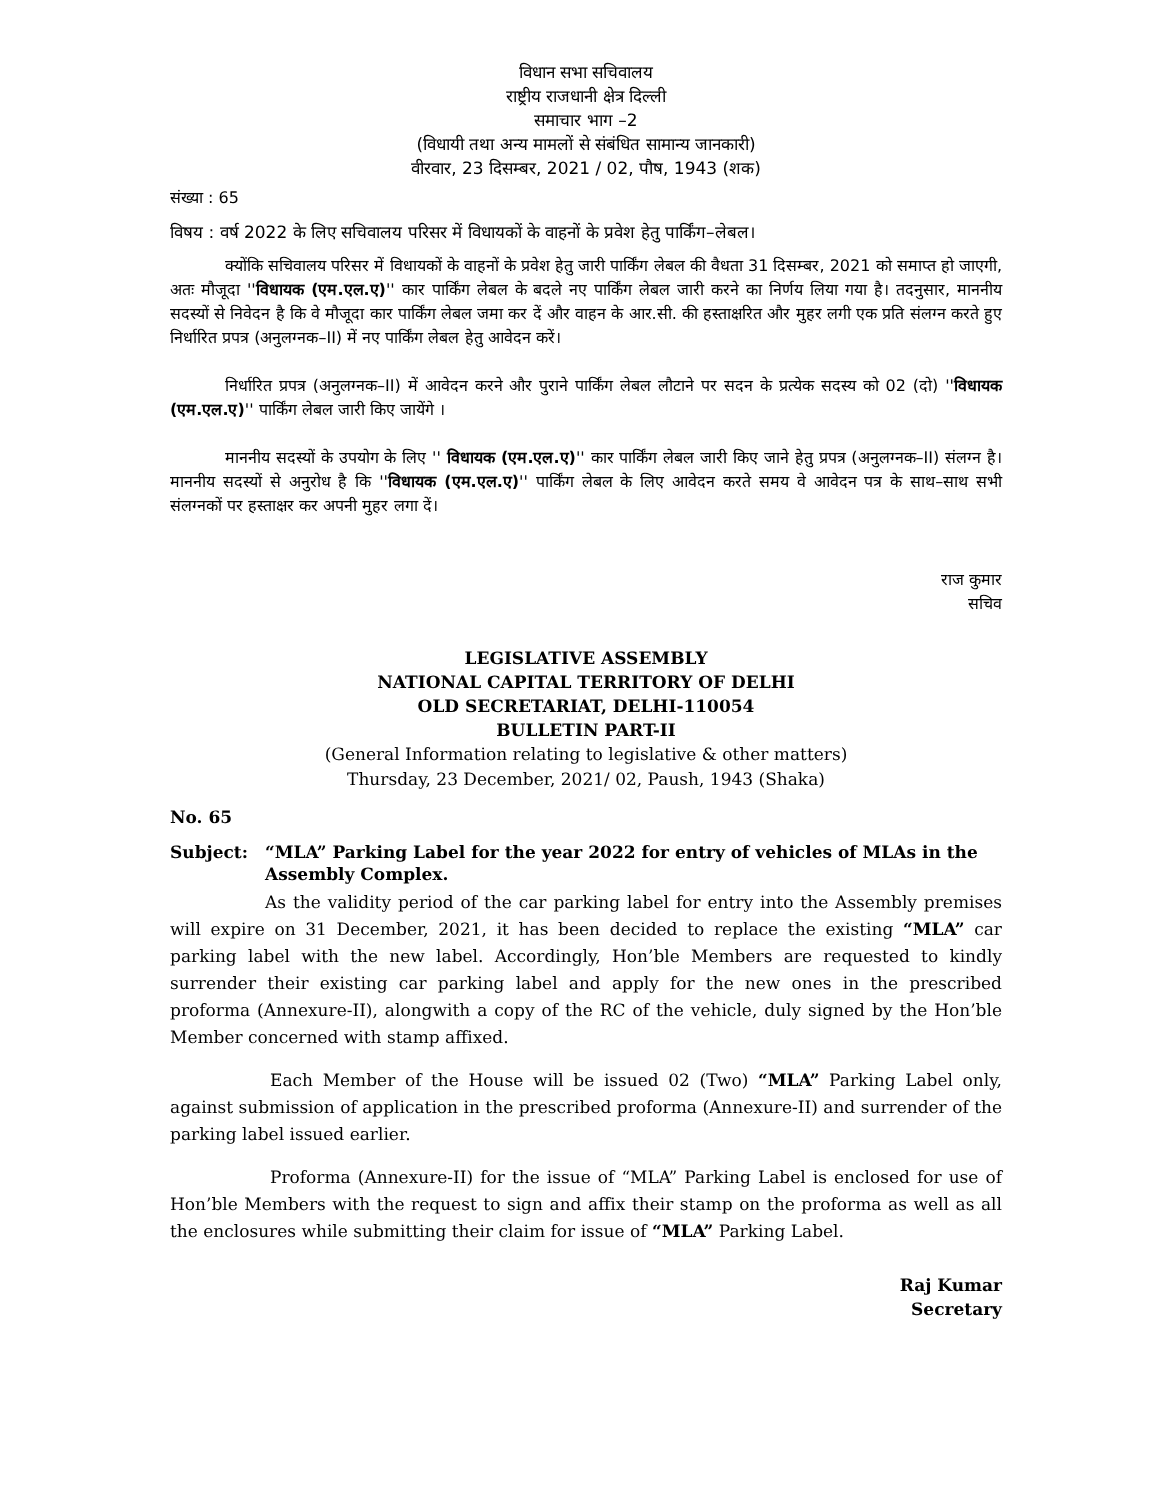विधान सभा सचिवालय
राष्ट्रीय राजधानी क्षेत्र दिल्ली
समाचार भाग –2
(विधायी तथा अन्य मामलों से संबंधित सामान्य जानकारी)
वीरवार, 23 दिसम्बर, 2021 / 02, पौष, 1943 (शक)
संख्या : 65
विषय : वर्ष 2022 के लिए सचिवालय परिसर में विधायकों के वाहनों के प्रवेश हेतु पार्किंग–लेबल।
क्योंकि सचिवालय परिसर में विधायकों के वाहनों के प्रवेश हेतु जारी पार्किंग लेबल की वैधता 31 दिसम्बर, 2021 को समाप्त हो जाएगी, अतः मौजूदा ''विधायक (एम.एल.ए)'' कार पार्किंग लेबल के बदले नए पार्किंग लेबल जारी करने का निर्णय लिया गया है। तदनुसार, माननीय सदस्यों से निवेदन है कि वे मौजूदा कार पार्किंग लेबल जमा कर दें और वाहन के आर.सी. की हस्ताक्षरित और मुहर लगी एक प्रति संलग्न करते हुए निर्धारित प्रपत्र (अनुलग्नक–II) में नए पार्किंग लेबल हेतु आवेदन करें।
निर्धारित प्रपत्र (अनुलग्नक–II) में आवेदन करने और पुराने पार्किंग लेबल लौटाने पर सदन के प्रत्येक सदस्य को 02 (दो) ''विधायक (एम.एल.ए)'' पार्किंग लेबल जारी किए जायेंगे ।
माननीय सदस्यों के उपयोग के लिए '' विधायक (एम.एल.ए)'' कार पार्किंग लेबल जारी किए जाने हेतु प्रपत्र (अनुलग्नक–II) संलग्न है। माननीय सदस्यों से अनुरोध है कि ''विधायक (एम.एल.ए)'' पार्किंग लेबल के लिए आवेदन करते समय वे आवेदन पत्र के साथ–साथ सभी संलग्नकों पर हस्ताक्षर कर अपनी मुहर लगा दें।
राज कुमार
सचिव
LEGISLATIVE ASSEMBLY
NATIONAL CAPITAL TERRITORY OF DELHI
OLD SECRETARIAT, DELHI-110054
BULLETIN PART-II
(General Information relating to legislative & other matters)
Thursday, 23 December, 2021/ 02, Paush, 1943 (Shaka)
No. 65
Subject: “MLA” Parking Label for the year 2022 for entry of vehicles of MLAs in the Assembly Complex.
As the validity period of the car parking label for entry into the Assembly premises will expire on 31 December, 2021, it has been decided to replace the existing “MLA” car parking label with the new label. Accordingly, Hon’ble Members are requested to kindly surrender their existing car parking label and apply for the new ones in the prescribed proforma (Annexure-II), alongwith a copy of the RC of the vehicle, duly signed by the Hon’ble Member concerned with stamp affixed.
Each Member of the House will be issued 02 (Two) “MLA” Parking Label only, against submission of application in the prescribed proforma (Annexure-II) and surrender of the parking label issued earlier.
Proforma (Annexure-II) for the issue of “MLA” Parking Label is enclosed for use of Hon’ble Members with the request to sign and affix their stamp on the proforma as well as all the enclosures while submitting their claim for issue of “MLA” Parking Label.
Raj Kumar
Secretary